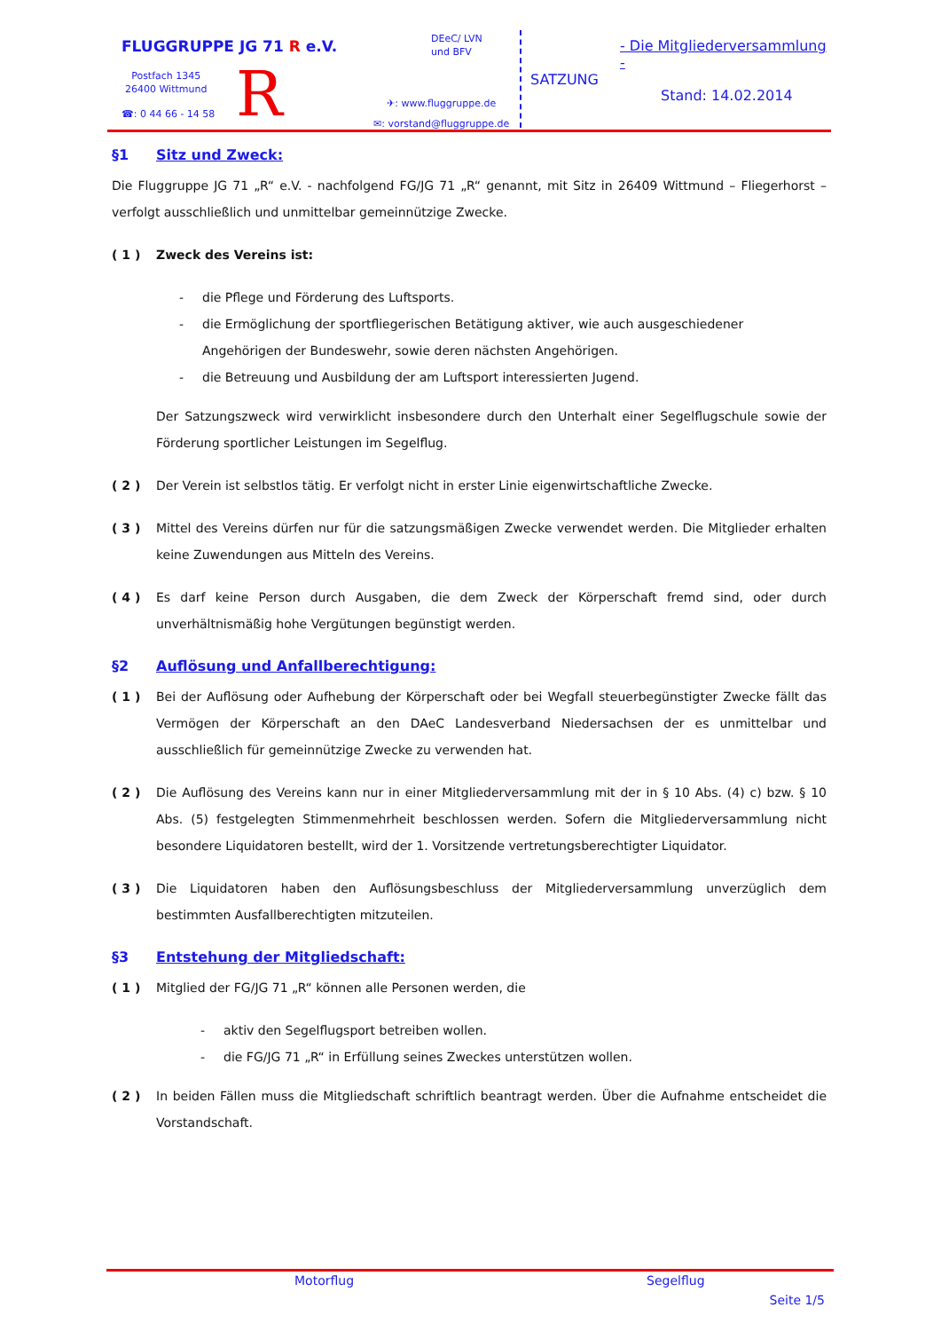FLUGGRUPPE JG 71 R e.V.
Postfach 1345
26400 Wittmund
☎: 0 44 66 - 14 58 R
DEeC/ LVN
und BFV
✈: www.fluggruppe.de
✉: vorstand@fluggruppe.de
SATZUNG
- Die Mitgliederversammlung -
Stand: 14.02.2014
§1 Sitz und Zweck:
Die Fluggruppe JG 71 „R“ e.V. - nachfolgend FG/JG 71 „R“ genannt, mit Sitz in 26409 Wittmund – Fliegerhorst – verfolgt ausschließlich und unmittelbar gemeinnützige Zwecke.
( 1 ) Zweck des Vereins ist:
- die Pflege und Förderung des Luftsports.
- die Ermöglichung der sportfliegerischen Betätigung aktiver, wie auch ausgeschiedener Angehörigen der Bundeswehr, sowie deren nächsten Angehörigen.
- die Betreuung und Ausbildung der am Luftsport interessierten Jugend.
Der Satzungszweck wird verwirklicht insbesondere durch den Unterhalt einer Segelflugschule sowie der Förderung sportlicher Leistungen im Segelflug.
( 2 ) Der Verein ist selbstlos tätig. Er verfolgt nicht in erster Linie eigenwirtschaftliche Zwecke.
( 3 ) Mittel des Vereins dürfen nur für die satzungsmäßigen Zwecke verwendet werden. Die Mitglieder erhalten keine Zuwendungen aus Mitteln des Vereins.
( 4 ) Es darf keine Person durch Ausgaben, die dem Zweck der Körperschaft fremd sind, oder durch unverhältnismäßig hohe Vergütungen begünstigt werden.
§2 Auflösung und Anfallberechtigung:
( 1 ) Bei der Auflösung oder Aufhebung der Körperschaft oder bei Wegfall steuerbegünstigter Zwecke fällt das Vermögen der Körperschaft an den DAeC Landesverband Niedersachsen der es unmittelbar und ausschließlich für gemeinnützige Zwecke zu verwenden hat.
( 2 ) Die Auflösung des Vereins kann nur in einer Mitgliederversammlung mit der in § 10 Abs. (4) c) bzw. § 10 Abs. (5) festgelegten Stimmenmehrheit beschlossen werden. Sofern die Mitgliederversammlung nicht besondere Liquidatoren bestellt, wird der 1. Vorsitzende vertretungsberechtigter Liquidator.
( 3 ) Die Liquidatoren haben den Auflösungsbeschluss der Mitgliederversammlung unverzüglich dem bestimmten Ausfallberechtigten mitzuteilen.
§3 Entstehung der Mitgliedschaft:
( 1 ) Mitglied der FG/JG 71 „R“ können alle Personen werden, die
- aktiv den Segelflugsport betreiben wollen.
- die FG/JG 71 „R“ in Erfüllung seines Zweckes unterstützen wollen.
( 2 ) In beiden Fällen muss die Mitgliedschaft schriftlich beantragt werden. Über die Aufnahme entscheidet die Vorstandschaft.
Motorflug Segelflug
Seite 1/5